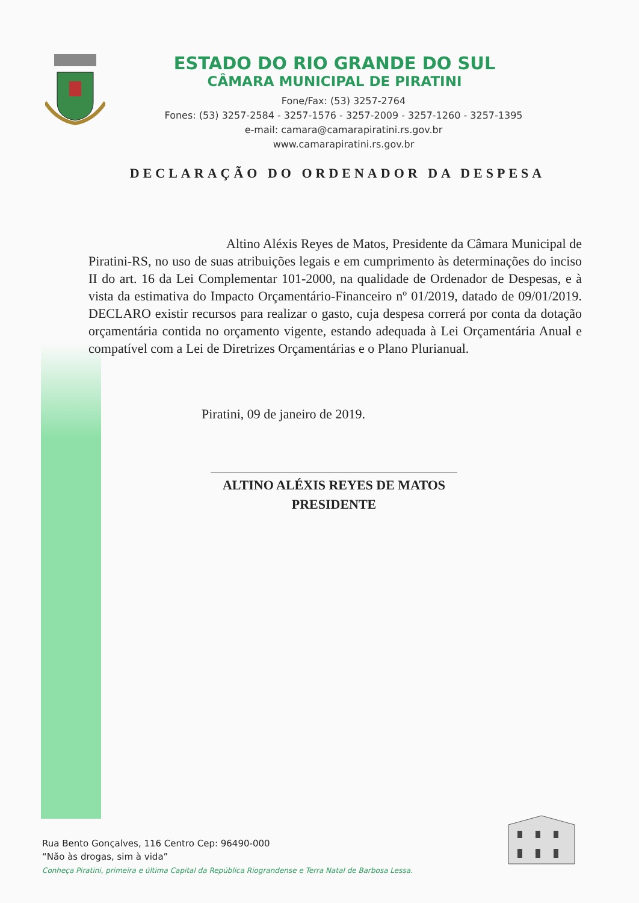ESTADO DO RIO GRANDE DO SUL
CÂMARA MUNICIPAL DE PIRATINI
Fone/Fax: (53) 3257-2764
Fones: (53) 3257-2584 - 3257-1576 - 3257-2009 - 3257-1260 - 3257-1395
e-mail: camara@camarapiratini.rs.gov.br
www.camarapiratini.rs.gov.br
DECLARAÇÃO DO ORDENADOR DA DESPESA
Altino Aléxis Reyes de Matos, Presidente da Câmara Municipal de Piratini-RS, no uso de suas atribuições legais e em cumprimento às determinações do inciso II do art. 16 da Lei Complementar 101-2000, na qualidade de Ordenador de Despesas, e à vista da estimativa do Impacto Orçamentário-Financeiro nº 01/2019, datado de 09/01/2019. DECLARO existir recursos para realizar o gasto, cuja despesa correrá por conta da dotação orçamentária contida no orçamento vigente, estando adequada à Lei Orçamentária Anual e compatível com a Lei de Diretrizes Orçamentárias e o Plano Plurianual.
Piratini, 09 de janeiro de 2019.
ALTINO ALÉXIS REYES DE MATOS
PRESIDENTE
Rua Bento Gonçalves, 116 Centro Cep: 96490-000
“Não às drogas, sim à vida”
Conheça Piratini, primeira e última Capital da República Riograndense e Terra Natal de Barbosa Lessa.